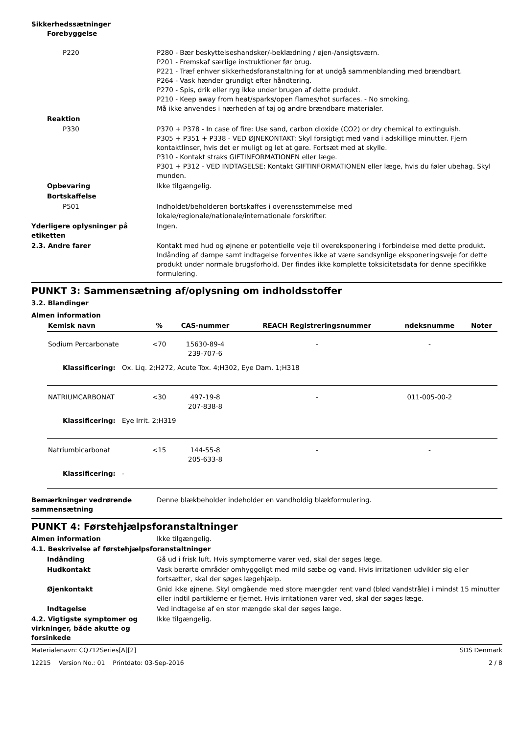Sikkerhedssætninger
Forebyggelse
P220 P280 - Bær beskyttelseshandsker/-beklædning / øjen-/ansigtsværn.
P201 - Fremskaf særlige instruktioner før brug.
P221 - Træf enhver sikkerhedsforanstaltning for at undgå sammenblanding med brændbart.
P264 - Vask hænder grundigt efter håndtering.
P270 - Spis, drik eller ryg ikke under brugen af dette produkt.
P210 - Keep away from heat/sparks/open flames/hot surfaces. - No smoking.
Må ikke anvendes i nærheden af tøj og andre brændbare materialer.
Reaktion
P330 P370 + P378 - In case of fire: Use sand, carbon dioxide (CO2) or dry chemical to extinguish.
P305 + P351 + P338 - VED ØJNEKONTAKT: Skyl forsigtigt med vand i adskillige minutter. Fjern kontaktlinser, hvis det er muligt og let at gøre. Fortsæt med at skylle.
P310 - Kontakt straks GIFTINFORMATIONEN eller læge.
P301 + P312 - VED INDTAGELSE: Kontakt GIFTINFORMATIONEN eller læge, hvis du føler ubehag. Skyl munden.
Opbevaring Ikke tilgængelig.
Bortskaffelse
P501 Indholdet/beholderen bortskaffes i overensstemmelse med
lokale/regionale/nationale/internationale forskrifter.
Yderligere oplysninger på etiketten
Ingen.
2.3. Andre farer Kontakt med hud og øjnene er potentielle veje til overeksponering i forbindelse med dette produkt. Indånding af dampe samt indtagelse forventes ikke at være sandsynlige eksponeringsveje for dette produkt under normale brugsforhold. Der findes ikke komplette toksicitetsdata for denne specifikke formulering.
PUNKT 3: Sammensætning af/oplysning om indholdsstoffer
3.2. Blandinger
Almen information
| Kemisk navn | % | CAS-nummer | REACH Registreringsnummer | ndeksnumme | Noter |
| --- | --- | --- | --- | --- | --- |
| Sodium Percarbonate | <70 | 15630-89-4 239-707-6 | - | - | |
| Klassificering: Ox. Liq. 2;H272, Acute Tox. 4;H302, Eye Dam. 1;H318 | | | | | |
| NATRIUMCARBONAT | <30 | 497-19-8 207-838-8 | - | 011-005-00-2 | |
| Klassificering: Eye Irrit. 2;H319 | | | | | |
| Natriumbicarbonat | <15 | 144-55-8 205-633-8 | - | - | |
| Klassificering: - | | | | | |
Bemærkninger vedrørende sammensætning
Denne blækbeholder indeholder en vandholdig blækformulering.
PUNKT 4: Førstehjælpsforanstaltninger
Almen information Ikke tilgængelig.
4.1. Beskrivelse af førstehjælpsforanstaltninger
Indånding Gå ud i frisk luft. Hvis symptomerne varer ved, skal der søges læge.
Hudkontakt Vask berørte områder omhyggeligt med mild sæbe og vand. Hvis irritationen udvikler sig eller fortsætter, skal der søges lægehjælp.
Øjenkontakt Gnid ikke øjnene. Skyl omgående med store mængder rent vand (blød vandstråle) i mindst 15 minutter eller indtil partiklerne er fjernet. Hvis irritationen varer ved, skal der søges læge.
Indtagelse Ved indtagelse af en stor mængde skal der søges læge.
4.2. Vigtigste symptomer og virkninger, både akutte og forsinkede
Ikke tilgængelig.
Materialenavn: CQ712Series[A][2] SDS Denmark
12215 Version No.: 01 Printdato: 03-Sep-2016 2 / 8